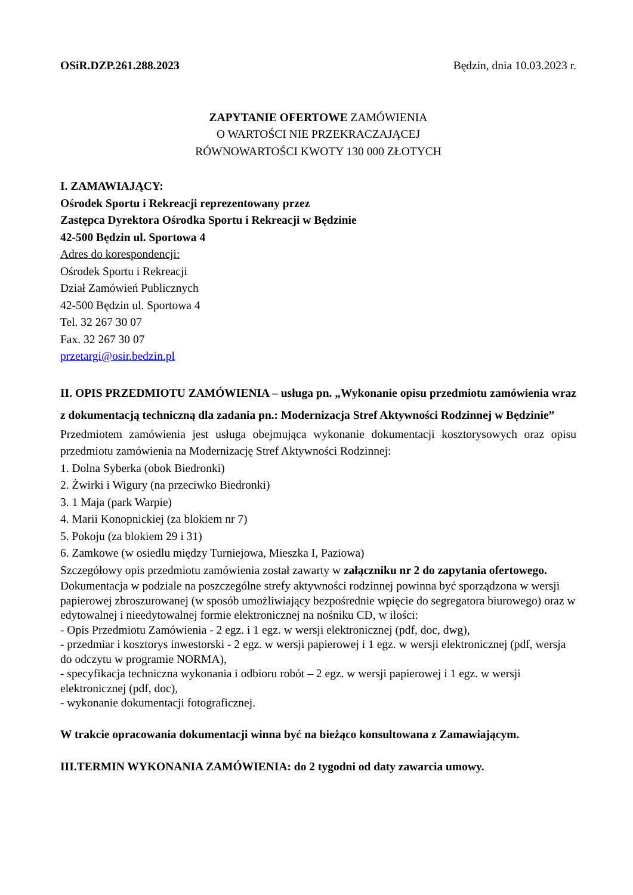OSiR.DZP.261.288.2023 Będzin, dnia 10.03.2023 r.
ZAPYTANIE OFERTOWE ZAMÓWIENIA
O WARTOŚCI NIE PRZEKRACZAJĄCEJ
RÓWNOWARTOŚCI KWOTY 130 000 ZŁOTYCH
I. ZAMAWIAJĄCY:
Ośrodek Sportu i Rekreacji reprezentowany przez
Zastępca Dyrektora Ośrodka Sportu i Rekreacji w Będzinie
42-500 Będzin ul. Sportowa 4
Adres do korespondencji:
Ośrodek Sportu i Rekreacji
Dział Zamówień Publicznych
42-500 Będzin ul. Sportowa 4
Tel. 32 267 30 07
Fax. 32 267 30 07
przetargi@osir.bedzin.pl
II. OPIS PRZEDMIOTU ZAMÓWIENIA – usługa pn. „Wykonanie opisu przedmiotu zamówienia wraz z dokumentacją techniczną dla zadania pn.: Modernizacja Stref Aktywności Rodzinnej w Będzinie”
Przedmiotem zamówienia jest usługa obejmująca wykonanie dokumentacji kosztorysowych oraz opisu przedmiotu zamówienia na Modernizację Stref Aktywności Rodzinnej:
1. Dolna Syberka (obok Biedronki)
2. Żwirki i Wigury (na przeciwko Biedronki)
3. 1 Maja (park Warpie)
4. Marii Konopnickiej (za blokiem nr 7)
5. Pokoju (za blokiem 29 i 31)
6. Zamkowe (w osiedlu między Turniejowa, Mieszka I, Paziowa)
Szczegółowy opis przedmiotu zamówienia został zawarty w załączniku nr 2 do zapytania ofertowego.
Dokumentacja w podziale na poszczególne strefy aktywności rodzinnej powinna być sporządzona w wersji papierowej zbroszurowanej (w sposób umożliwiający bezpośrednie wpięcie do segregatora biurowego) oraz w edytowalnej i nieedytowalnej formie elektronicznej na nośniku CD, w ilości:
- Opis Przedmiotu Zamówienia - 2 egz. i 1 egz. w wersji elektronicznej (pdf, doc, dwg),
- przedmiar i kosztorys inwestorski - 2 egz. w wersji papierowej i 1 egz. w wersji elektronicznej (pdf, wersja do odczytu w programie NORMA),
- specyfikacja techniczna wykonania i odbioru robót – 2 egz. w wersji papierowej i 1 egz. w wersji elektronicznej (pdf, doc),
- wykonanie dokumentacji fotograficznej.
W trakcie opracowania dokumentacji winna być na bieżąco konsultowana z Zamawiającym.
III.TERMIN WYKONANIA ZAMÓWIENIA: do 2 tygodni od daty zawarcia umowy.